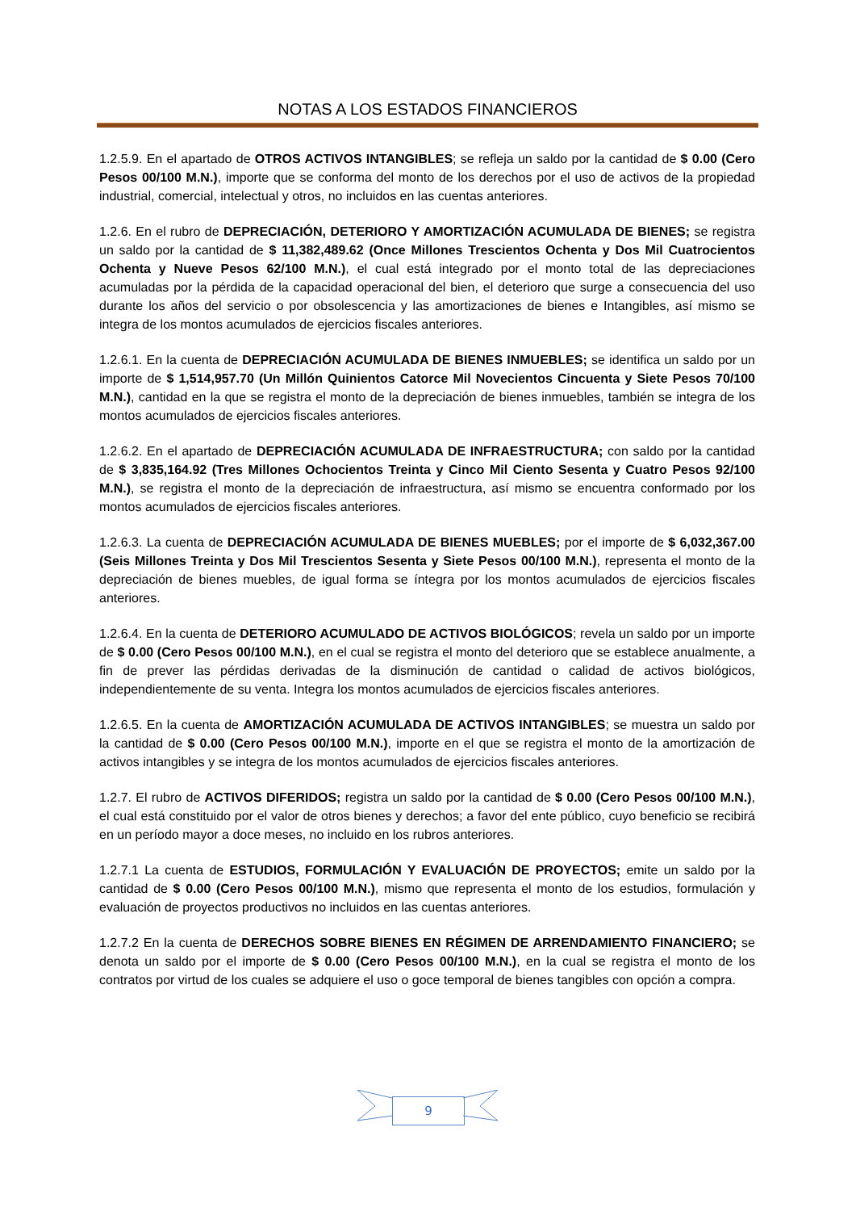NOTAS A LOS ESTADOS FINANCIEROS
1.2.5.9. En el apartado de OTROS ACTIVOS INTANGIBLES; se refleja un saldo por la cantidad de $ 0.00 (Cero Pesos 00/100 M.N.), importe que se conforma del monto de los derechos por el uso de activos de la propiedad industrial, comercial, intelectual y otros, no incluidos en las cuentas anteriores.
1.2.6. En el rubro de DEPRECIACIÓN, DETERIORO Y AMORTIZACIÓN ACUMULADA DE BIENES; se registra un saldo por la cantidad de $ 11,382,489.62 (Once Millones Trescientos Ochenta y Dos Mil Cuatrocientos Ochenta y Nueve Pesos 62/100 M.N.), el cual está integrado por el monto total de las depreciaciones acumuladas por la pérdida de la capacidad operacional del bien, el deterioro que surge a consecuencia del uso durante los años del servicio o por obsolescencia y las amortizaciones de bienes e Intangibles, así mismo se integra de los montos acumulados de ejercicios fiscales anteriores.
1.2.6.1. En la cuenta de DEPRECIACIÓN ACUMULADA DE BIENES INMUEBLES; se identifica un saldo por un importe de $ 1,514,957.70 (Un Millón Quinientos Catorce Mil Novecientos Cincuenta y Siete Pesos 70/100 M.N.), cantidad en la que se registra el monto de la depreciación de bienes inmuebles, también se integra de los montos acumulados de ejercicios fiscales anteriores.
1.2.6.2. En el apartado de DEPRECIACIÓN ACUMULADA DE INFRAESTRUCTURA; con saldo por la cantidad de $ 3,835,164.92 (Tres Millones Ochocientos Treinta y Cinco Mil Ciento Sesenta y Cuatro Pesos 92/100 M.N.), se registra el monto de la depreciación de infraestructura, así mismo se encuentra conformado por los montos acumulados de ejercicios fiscales anteriores.
1.2.6.3. La cuenta de DEPRECIACIÓN ACUMULADA DE BIENES MUEBLES; por el importe de $ 6,032,367.00 (Seis Millones Treinta y Dos Mil Trescientos Sesenta y Siete Pesos 00/100 M.N.), representa el monto de la depreciación de bienes muebles, de igual forma se íntegra por los montos acumulados de ejercicios fiscales anteriores.
1.2.6.4. En la cuenta de DETERIORO ACUMULADO DE ACTIVOS BIOLÓGICOS; revela un saldo por un importe de $ 0.00 (Cero Pesos 00/100 M.N.), en el cual se registra el monto del deterioro que se establece anualmente, a fin de prever las pérdidas derivadas de la disminución de cantidad o calidad de activos biológicos, independientemente de su venta. Integra los montos acumulados de ejercicios fiscales anteriores.
1.2.6.5. En la cuenta de AMORTIZACIÓN ACUMULADA DE ACTIVOS INTANGIBLES; se muestra un saldo por la cantidad de $ 0.00 (Cero Pesos 00/100 M.N.), importe en el que se registra el monto de la amortización de activos intangibles y se integra de los montos acumulados de ejercicios fiscales anteriores.
1.2.7. El rubro de ACTIVOS DIFERIDOS; registra un saldo por la cantidad de $ 0.00 (Cero Pesos 00/100 M.N.), el cual está constituido por el valor de otros bienes y derechos; a favor del ente público, cuyo beneficio se recibirá en un período mayor a doce meses, no incluido en los rubros anteriores.
1.2.7.1 La cuenta de ESTUDIOS, FORMULACIÓN Y EVALUACIÓN DE PROYECTOS; emite un saldo por la cantidad de $ 0.00 (Cero Pesos 00/100 M.N.), mismo que representa el monto de los estudios, formulación y evaluación de proyectos productivos no incluidos en las cuentas anteriores.
1.2.7.2 En la cuenta de DERECHOS SOBRE BIENES EN RÉGIMEN DE ARRENDAMIENTO FINANCIERO; se denota un saldo por el importe de $ 0.00 (Cero Pesos 00/100 M.N.), en la cual se registra el monto de los contratos por virtud de los cuales se adquiere el uso o goce temporal de bienes tangibles con opción a compra.
9